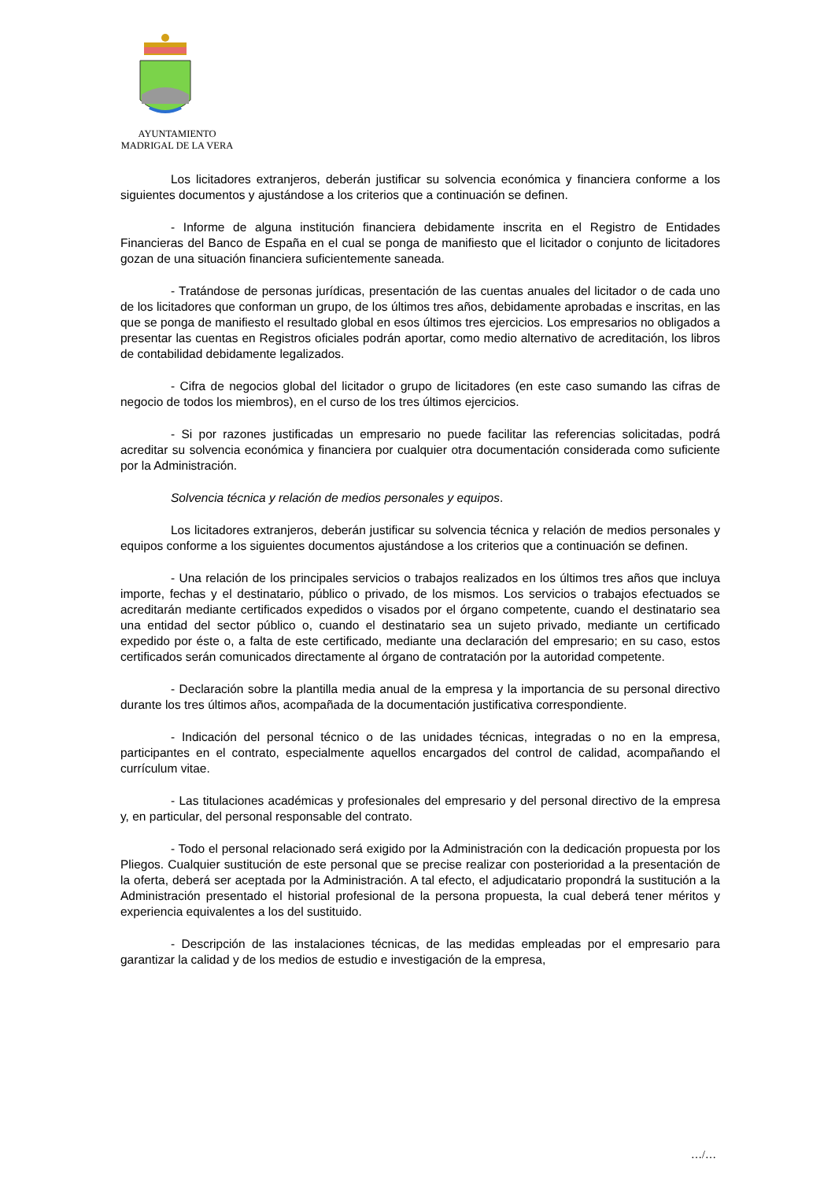AYUNTAMIENTO
MADRIGAL DE LA VERA
Los licitadores extranjeros, deberán justificar su solvencia económica y financiera conforme a los siguientes documentos y ajustándose a los criterios que a continuación se definen.
- Informe de alguna institución financiera debidamente inscrita en el Registro de Entidades Financieras del Banco de España en el cual se ponga de manifiesto que el licitador o conjunto de licitadores gozan de una situación financiera suficientemente saneada.
- Tratándose de personas jurídicas, presentación de las cuentas anuales del licitador o de cada uno de los licitadores que conforman un grupo, de los últimos tres años, debidamente aprobadas e inscritas, en las que se ponga de manifiesto el resultado global en esos últimos tres ejercicios. Los empresarios no obligados a presentar las cuentas en Registros oficiales podrán aportar, como medio alternativo de acreditación, los libros de contabilidad debidamente legalizados.
- Cifra de negocios global del licitador o grupo de licitadores (en este caso sumando las cifras de negocio de todos los miembros), en el curso de los tres últimos ejercicios.
- Si por razones justificadas un empresario no puede facilitar las referencias solicitadas, podrá acreditar su solvencia económica y financiera por cualquier otra documentación considerada como suficiente por la Administración.
Solvencia técnica y relación de medios personales y equipos.
Los licitadores extranjeros, deberán justificar su solvencia técnica y relación de medios personales y equipos conforme a los siguientes documentos ajustándose a los criterios que a continuación se definen.
- Una relación de los principales servicios o trabajos realizados en los últimos tres años que incluya importe, fechas y el destinatario, público o privado, de los mismos. Los servicios o trabajos efectuados se acreditarán mediante certificados expedidos o visados por el órgano competente, cuando el destinatario sea una entidad del sector público o, cuando el destinatario sea un sujeto privado, mediante un certificado expedido por éste o, a falta de este certificado, mediante una declaración del empresario; en su caso, estos certificados serán comunicados directamente al órgano de contratación por la autoridad competente.
- Declaración sobre la plantilla media anual de la empresa y la importancia de su personal directivo durante los tres últimos años, acompañada de la documentación justificativa correspondiente.
- Indicación del personal técnico o de las unidades técnicas, integradas o no en la empresa, participantes en el contrato, especialmente aquellos encargados del control de calidad, acompañando el currículum vitae.
- Las titulaciones académicas y profesionales del empresario y del personal directivo de la empresa y, en particular, del personal responsable del contrato.
- Todo el personal relacionado será exigido por la Administración con la dedicación propuesta por los Pliegos. Cualquier sustitución de este personal que se precise realizar con posterioridad a la presentación de la oferta, deberá ser aceptada por la Administración. A tal efecto, el adjudicatario propondrá la sustitución a la Administración presentado el historial profesional de la persona propuesta, la cual deberá tener méritos y experiencia equivalentes a los del sustituido.
- Descripción de las instalaciones técnicas, de las medidas empleadas por el empresario para garantizar la calidad y de los medios de estudio e investigación de la empresa,
…/…